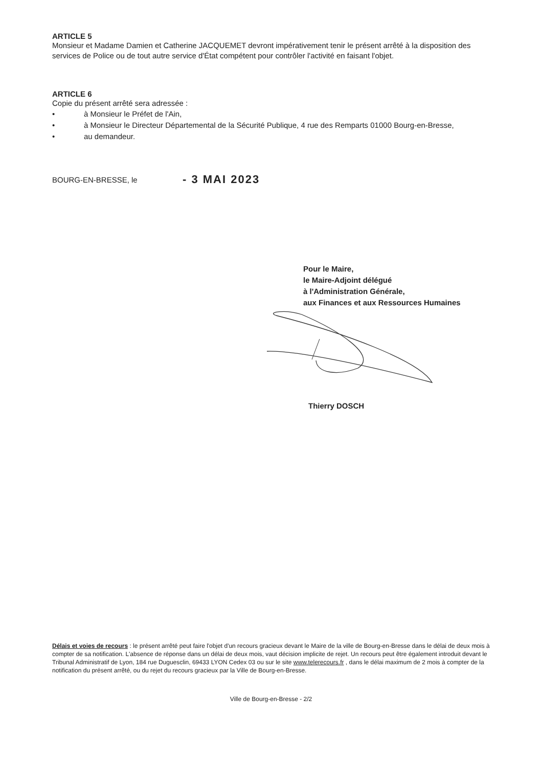ARTICLE 5
Monsieur et Madame Damien et Catherine JACQUEMET devront impérativement tenir le présent arrêté à la disposition des services de Police ou de tout autre service d'État compétent pour contrôler l'activité en faisant l'objet.
ARTICLE 6
Copie du présent arrêté sera adressée :
• à Monsieur le Préfet de l'Ain,
• à Monsieur le Directeur Départemental de la Sécurité Publique, 4 rue des Remparts 01000 Bourg-en-Bresse,
• au demandeur.
BOURG-EN-BRESSE, le - 3 MAI 2023
Pour le Maire,
le Maire-Adjoint délégué
à l'Administration Générale,
aux Finances et aux Ressources Humaines
Thierry DOSCH
Délais et voies de recours : le présent arrêté peut faire l'objet d'un recours gracieux devant le Maire de la ville de Bourg-en-Bresse dans le délai de deux mois à compter de sa notification. L'absence de réponse dans un délai de deux mois, vaut décision implicite de rejet. Un recours peut être également introduit devant le Tribunal Administratif de Lyon, 184 rue Duguesclin, 69433 LYON Cedex 03 ou sur le site www.telerecours.fr , dans le délai maximum de 2 mois à compter de la notification du présent arrêté, ou du rejet du recours gracieux par la Ville de Bourg-en-Bresse.
Ville de Bourg-en-Bresse - 2/2